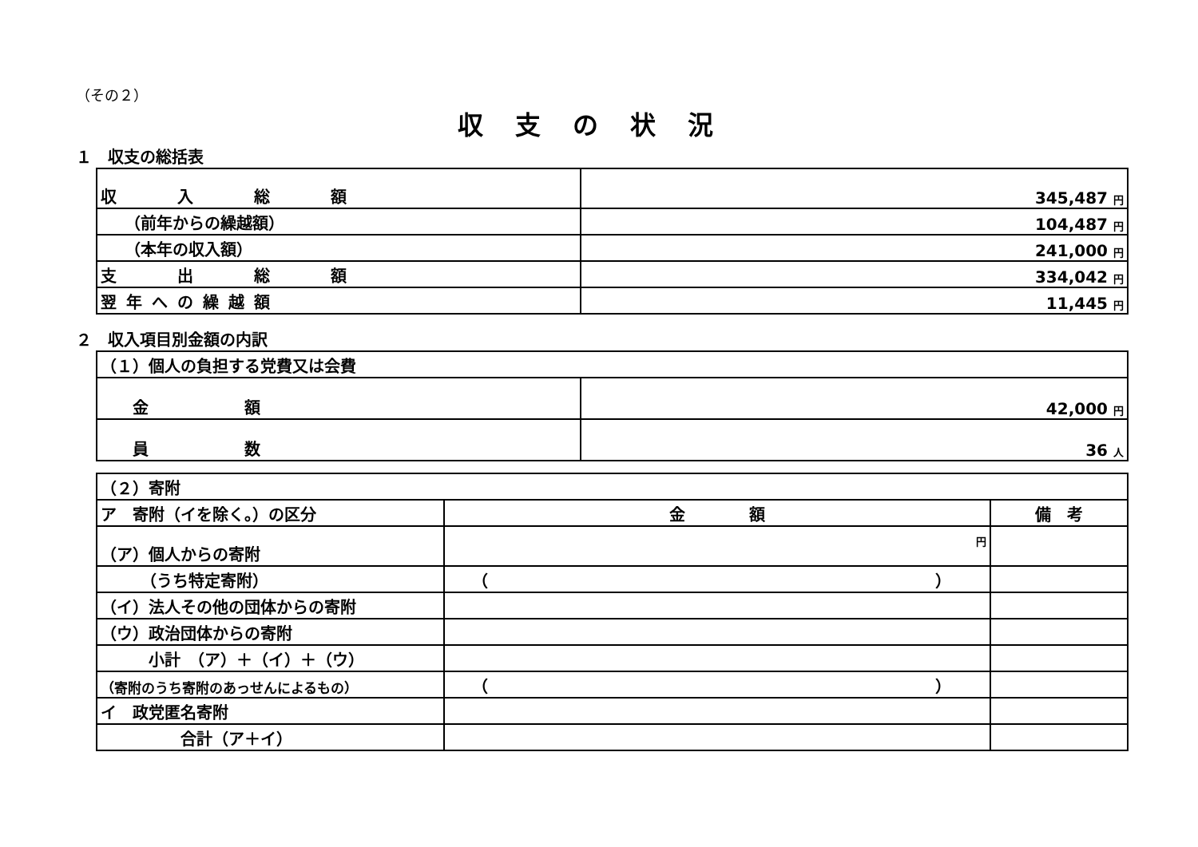（その２）
収支の状況
１　収支の総括表
| 収 入 総 額 | 345,487 円 |
| （前年からの繰越額） | 104,487 円 |
| （本年の収入額） | 241,000 円 |
| 支 出 総 額 | 334,042 円 |
| 翌年への繰越額 | 11,445 円 |
２　収入項目別金額の内訳
| （１）個人の負担する党費又は会費 | |
| 金 額 | 42,000 円 |
| 員 数 | 36 人 |
| （２）寄附 | | |
| ア 寄附（イを除く。）の区分 | 金 額 | 備 考 |
| （ア）個人からの寄附 | 円 | |
| （うち特定寄附） | （ ） | |
| （イ）法人その他の団体からの寄附 | | |
| （ウ）政治団体からの寄附 | | |
| 小計 （ア）＋（イ）＋（ウ） | | |
| （寄附のうち寄附のあっせんによるもの） | （ ） | |
| イ 政党匿名寄附 | | |
| 合計（ア＋イ） | | |